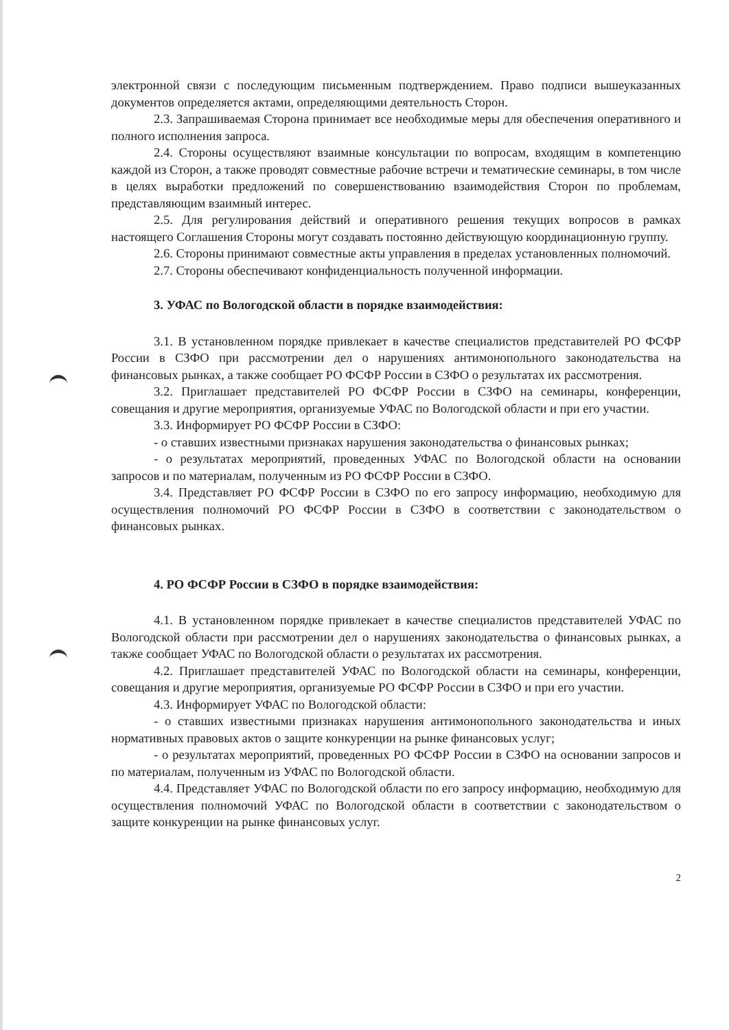электронной связи с последующим письменным подтверждением. Право подписи вышеуказанных документов определяется актами, определяющими деятельность Сторон.
2.3. Запрашиваемая Сторона принимает все необходимые меры для обеспечения оперативного и полного исполнения запроса.
2.4. Стороны осуществляют взаимные консультации по вопросам, входящим в компетенцию каждой из Сторон, а также проводят совместные рабочие встречи и тематические семинары, в том числе в целях выработки предложений по совершенствованию взаимодействия Сторон по проблемам, представляющим взаимный интерес.
2.5. Для регулирования действий и оперативного решения текущих вопросов в рамках настоящего Соглашения Стороны могут создавать постоянно действующую координационную группу.
2.6. Стороны принимают совместные акты управления в пределах установленных полномочий.
2.7. Стороны обеспечивают конфиденциальность полученной информации.
3. УФАС по Вологодской области в порядке взаимодействия:
3.1. В установленном порядке привлекает в качестве специалистов представителей РО ФСФР России в СЗФО при рассмотрении дел о нарушениях антимонопольного законодательства на финансовых рынках, а также сообщает РО ФСФР России в СЗФО о результатах их рассмотрения.
3.2. Приглашает представителей РО ФСФР России в СЗФО на семинары, конференции, совещания и другие мероприятия, организуемые УФАС по Вологодской области и при его участии.
3.3. Информирует РО ФСФР России в СЗФО:
- о ставших известными признаках нарушения законодательства о финансовых рынках;
- о результатах мероприятий, проведенных УФАС по Вологодской области на основании запросов и по материалам, полученным из РО ФСФР России в СЗФО.
3.4. Представляет РО ФСФР России в СЗФО по его запросу информацию, необходимую для осуществления полномочий РО ФСФР России в СЗФО в соответствии с законодательством о финансовых рынках.
4. РО ФСФР России в СЗФО в порядке взаимодействия:
4.1. В установленном порядке привлекает в качестве специалистов представителей УФАС по Вологодской области при рассмотрении дел о нарушениях законодательства о финансовых рынках, а также сообщает УФАС по Вологодской области о результатах их рассмотрения.
4.2. Приглашает представителей УФАС по Вологодской области на семинары, конференции, совещания и другие мероприятия, организуемые РО ФСФР России в СЗФО и при его участии.
4.3. Информирует УФАС по Вологодской области:
- о ставших известными признаках нарушения антимонопольного законодательства и иных нормативных правовых актов о защите конкуренции на рынке финансовых услуг;
- о результатах мероприятий, проведенных РО ФСФР России в СЗФО на основании запросов и по материалам, полученным из УФАС по Вологодской области.
4.4. Представляет УФАС по Вологодской области по его запросу информацию, необходимую для осуществления полномочий УФАС по Вологодской области в соответствии с законодательством о защите конкуренции на рынке финансовых услуг.
2